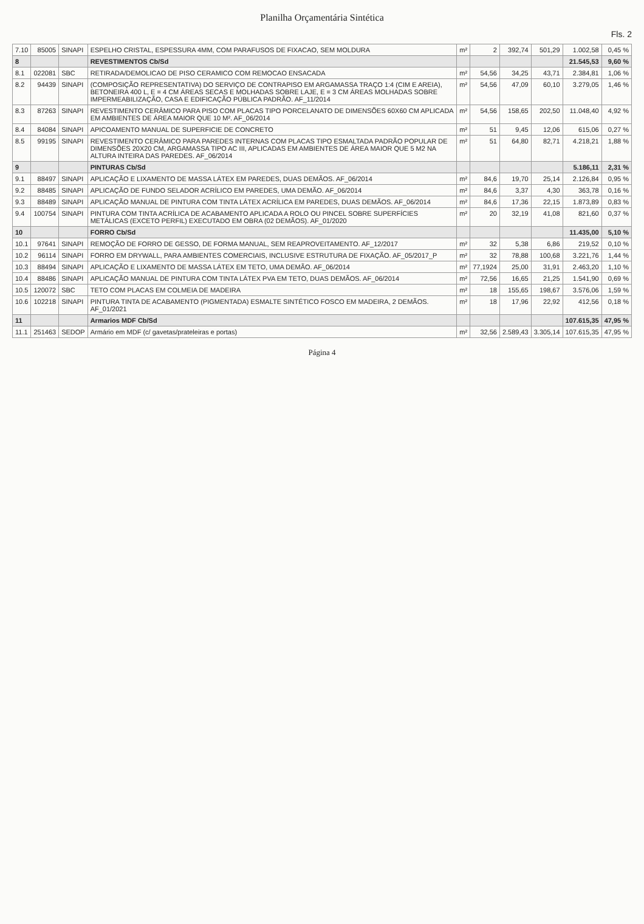Planilha Orçamentária Sintética
Fls. 2
| 7.10 | 85005 | SINAPI | ESPELHO CRISTAL, ESPESSURA 4MM, COM PARAFUSOS DE FIXACAO, SEM MOLDURA | m² | 2 | 392,74 | 501,29 | 1.002,58 | 0,45 % |
| 8 | | | REVESTIMENTOS Cb/Sd | | | | | 21.545,53 | 9,60 % |
| 8.1 | 022081 | SBC | RETIRADA/DEMOLICAO DE PISO CERAMICO COM REMOCAO ENSACADA | m² | 54,56 | 34,25 | 43,71 | 2.384,81 | 1,06 % |
| 8.2 | 94439 | SINAPI | (COMPOSIÇÃO REPRESENTATIVA) DO SERVIÇO DE CONTRAPISO EM ARGAMASSA TRAÇO 1:4 (CIM E AREIA), BETONEIRA 400 L, E = 4 CM ÁREAS SECAS E MOLHADAS SOBRE LAJE, E = 3 CM ÁREAS MOLHADAS SOBRE IMPERMEABILIZAÇÃO, CASA E EDIFICAÇÃO PÚBLICA PADRÃO. AF_11/2014 | m² | 54,56 | 47,09 | 60,10 | 3.279,05 | 1,46 % |
| 8.3 | 87263 | SINAPI | REVESTIMENTO CERÂMICO PARA PISO COM PLACAS TIPO PORCELANATO DE DIMENSÕES 60X60 CM APLICADA EM AMBIENTES DE ÁREA MAIOR QUE 10 M². AF_06/2014 | m² | 54,56 | 158,65 | 202,50 | 11.048,40 | 4,92 % |
| 8.4 | 84084 | SINAPI | APICOAMENTO MANUAL DE SUPERFICIE DE CONCRETO | m² | 51 | 9,45 | 12,06 | 615,06 | 0,27 % |
| 8.5 | 99195 | SINAPI | REVESTIMENTO CERÂMICO PARA PAREDES INTERNAS COM PLACAS TIPO ESMALTADA PADRÃO POPULAR DE DIMENSÕES 20X20 CM, ARGAMASSA TIPO AC III, APLICADAS EM AMBIENTES DE ÁREA MAIOR QUE 5 M2 NA ALTURA INTEIRA DAS PAREDES. AF_06/2014 | m² | 51 | 64,80 | 82,71 | 4.218,21 | 1,88 % |
| 9 | | | PINTURAS Cb/Sd | | | | | 5.186,11 | 2,31 % |
| 9.1 | 88497 | SINAPI | APLICAÇÃO E LIXAMENTO DE MASSA LÁTEX EM PAREDES, DUAS DEMÃOS. AF_06/2014 | m² | 84,6 | 19,70 | 25,14 | 2.126,84 | 0,95 % |
| 9.2 | 88485 | SINAPI | APLICAÇÃO DE FUNDO SELADOR ACRÍLICO EM PAREDES, UMA DEMÃO. AF_06/2014 | m² | 84,6 | 3,37 | 4,30 | 363,78 | 0,16 % |
| 9.3 | 88489 | SINAPI | APLICAÇÃO MANUAL DE PINTURA COM TINTA LÁTEX ACRÍLICA EM PAREDES, DUAS DEMÃOS. AF_06/2014 | m² | 84,6 | 17,36 | 22,15 | 1.873,89 | 0,83 % |
| 9.4 | 100754 | SINAPI | PINTURA COM TINTA ACRÍLICA DE ACABAMENTO APLICADA A ROLO OU PINCEL SOBRE SUPERFÍCIES METÁLICAS (EXCETO PERFIL) EXECUTADO EM OBRA (02 DEMÃOS). AF_01/2020 | m² | 20 | 32,19 | 41,08 | 821,60 | 0,37 % |
| 10 | | | FORRO Cb/Sd | | | | | 11.435,00 | 5,10 % |
| 10.1 | 97641 | SINAPI | REMOÇÃO DE FORRO DE GESSO, DE FORMA MANUAL, SEM REAPROVEITAMENTO. AF_12/2017 | m² | 32 | 5,38 | 6,86 | 219,52 | 0,10 % |
| 10.2 | 96114 | SINAPI | FORRO EM DRYWALL, PARA AMBIENTES COMERCIAIS, INCLUSIVE ESTRUTURA DE FIXAÇÃO. AF_05/2017_P | m² | 32 | 78,88 | 100,68 | 3.221,76 | 1,44 % |
| 10.3 | 88494 | SINAPI | APLICAÇÃO E LIXAMENTO DE MASSA LÁTEX EM TETO, UMA DEMÃO. AF_06/2014 | m² | 77,1924 | 25,00 | 31,91 | 2.463,20 | 1,10 % |
| 10.4 | 88486 | SINAPI | APLICAÇÃO MANUAL DE PINTURA COM TINTA LÁTEX PVA EM TETO, DUAS DEMÃOS. AF_06/2014 | m² | 72,56 | 16,65 | 21,25 | 1.541,90 | 0,69 % |
| 10.5 | 120072 | SBC | TETO COM PLACAS EM COLMEIA DE MADEIRA | m² | 18 | 155,65 | 198,67 | 3.576,06 | 1,59 % |
| 10.6 | 102218 | SINAPI | PINTURA TINTA DE ACABAMENTO (PIGMENTADA) ESMALTE SINTÉTICO FOSCO EM MADEIRA, 2 DEMÃOS. AF_01/2021 | m² | 18 | 17,96 | 22,92 | 412,56 | 0,18 % |
| 11 | | | Armarios MDF Cb/Sd | | | | | 107.615,35 | 47,95 % |
| 11.1 | 251463 | SEDOP | Armário em MDF (c/ gavetas/prateleiras e portas) | m² | 32,56 | 2.589,43 | 3.305,14 | 107.615,35 | 47,95 % |
Página 4